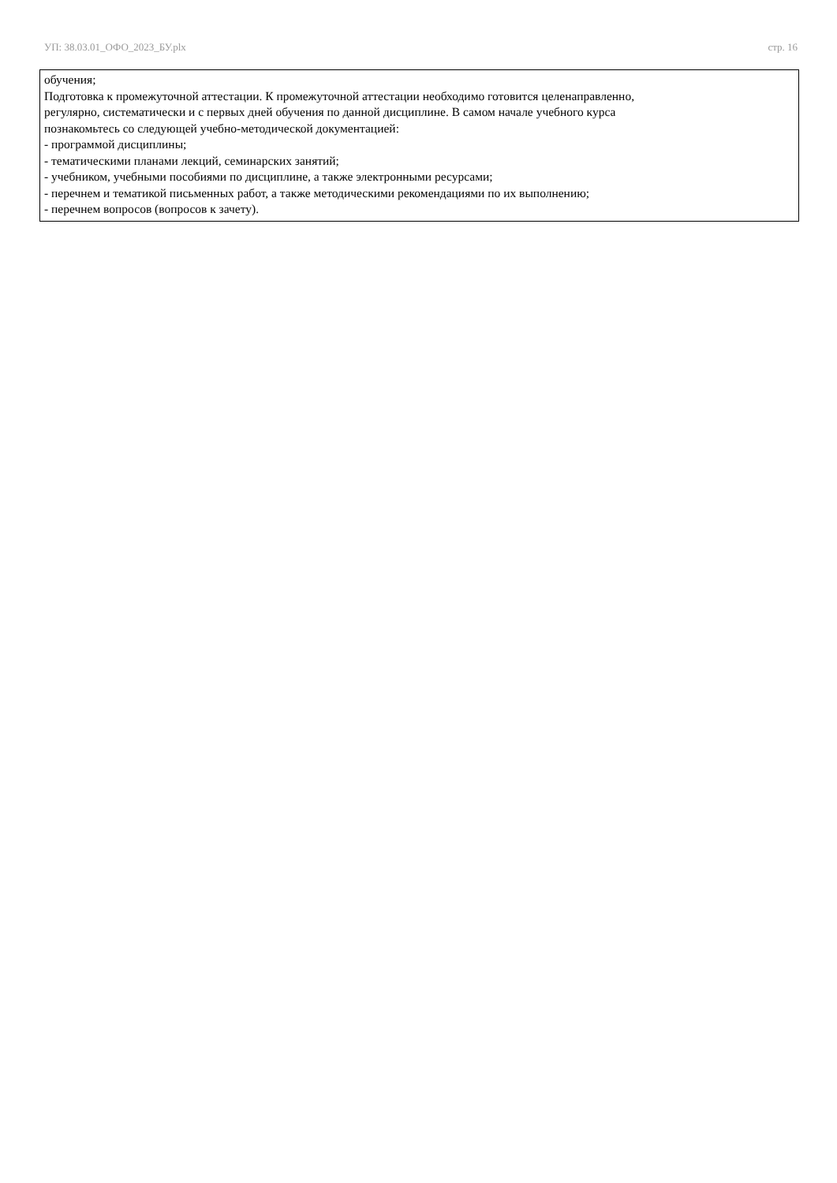УП: 38.03.01_ОФО_2023_БУ.plx стр. 16
обучения;
Подготовка к промежуточной аттестации. К промежуточной аттестации необходимо готовится целенаправленно,
регулярно, систематически и с первых дней обучения по данной дисциплине. В самом начале учебного курса
познакомьтесь со следующей учебно-методической документацией:
- программой дисциплины;
- тематическими планами лекций, семинарских занятий;
- учебником, учебными пособиями по дисциплине, а также электронными ресурсами;
- перечнем и тематикой письменных работ, а также методическими рекомендациями по их выполнению;
- перечнем вопросов (вопросов к зачету).